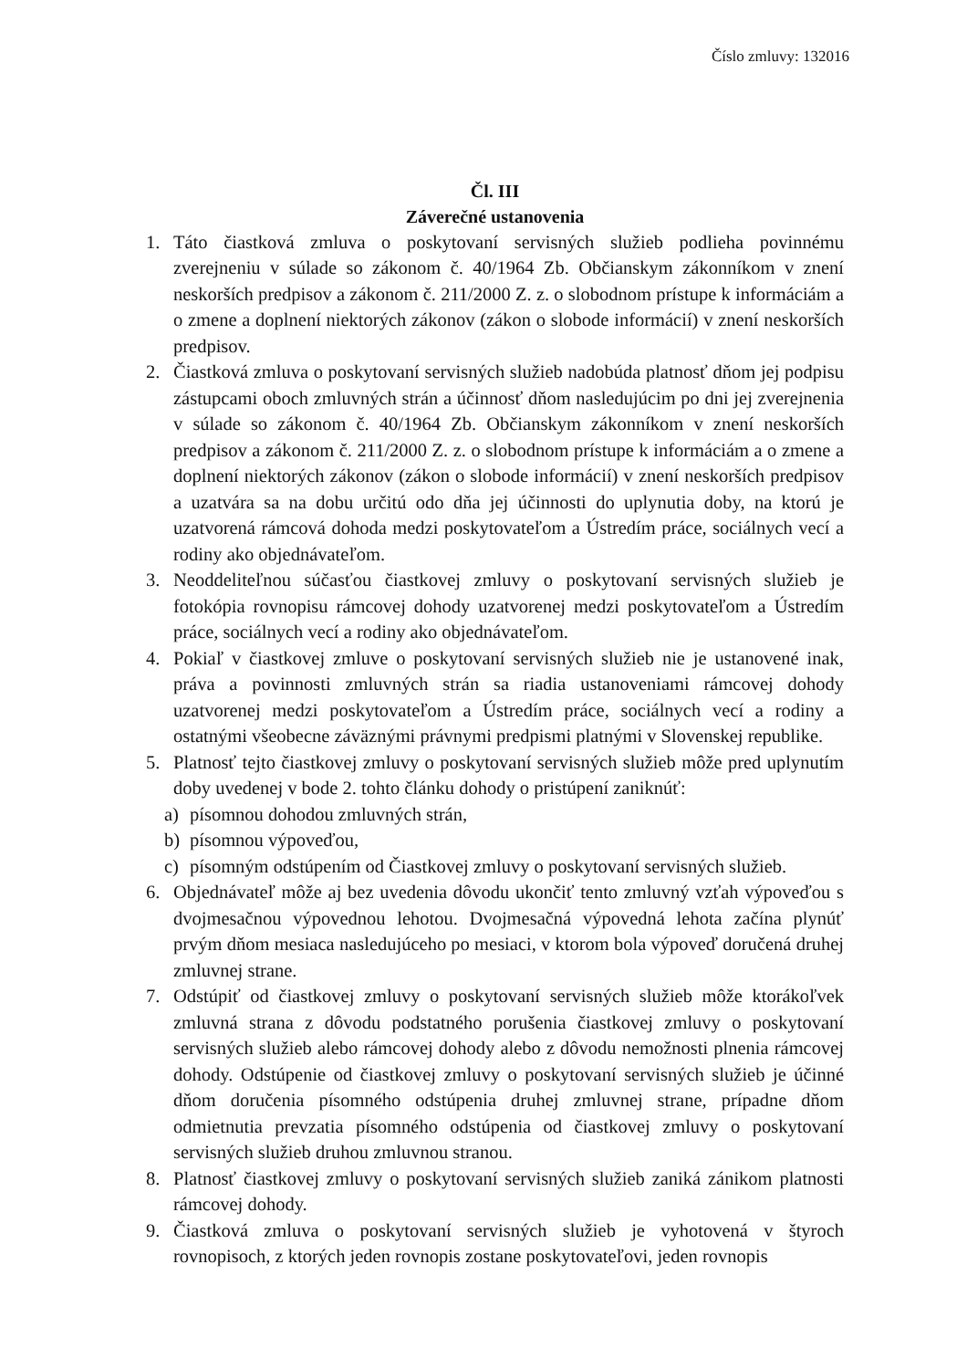Číslo zmluvy: 132016
Čl. III
Záverečné ustanovenia
1. Táto čiastková zmluva o poskytovaní servisných služieb podlieha povinnému zverejneniu v súlade so zákonom č. 40/1964 Zb. Občianskym zákonníkom v znení neskorších predpisov a zákonom č. 211/2000 Z. z. o slobodnom prístupe k informáciám a o zmene a doplnení niektorých zákonov (zákon o slobode informácií) v znení neskorších predpisov.
2. Čiastková zmluva o poskytovaní servisných služieb nadobúda platnosť dňom jej podpisu zástupcami oboch zmluvných strán a účinnosť dňom nasledujúcim po dni jej zverejnenia v súlade so zákonom č. 40/1964 Zb. Občianskym zákonníkom v znení neskorších predpisov a zákonom č. 211/2000 Z. z. o slobodnom prístupe k informáciám a o zmene a doplnení niektorých zákonov (zákon o slobode informácií) v znení neskorších predpisov a uzatvára sa na dobu určitú odo dňa jej účinnosti do uplynutia doby, na ktorú je uzatvorená rámcová dohoda medzi poskytovateľom a Ústredím práce, sociálnych vecí a rodiny ako objednávateľom.
3. Neoddeliteľnou súčasťou čiastkovej zmluvy o poskytovaní servisných služieb je fotokópia rovnopisu rámcovej dohody uzatvorenej medzi poskytovateľom a Ústredím práce, sociálnych vecí a rodiny ako objednávateľom.
4. Pokiaľ v čiastkovej zmluve o poskytovaní servisných služieb nie je ustanovené inak, práva a povinnosti zmluvných strán sa riadia ustanoveniami rámcovej dohody uzatvorenej medzi poskytovateľom a Ústredím práce, sociálnych vecí a rodiny a ostatnými všeobecne záväznými právnymi predpismi platnými v Slovenskej republike.
5. Platnosť tejto čiastkovej zmluvy o poskytovaní servisných služieb môže pred uplynutím doby uvedenej v bode 2. tohto článku dohody o pristúpení zaniknúť:
a) písomnou dohodou zmluvných strán,
b) písomnou výpoveďou,
c) písomným odstúpením od Čiastkovej zmluvy o poskytovaní servisných služieb.
6. Objednávateľ môže aj bez uvedenia dôvodu ukončiť tento zmluvný vzťah výpoveďou s dvojmesačnou výpovednou lehotou. Dvojmesačná výpovedná lehota začína plynúť prvým dňom mesiaca nasledujúceho po mesiaci, v ktorom bola výpoveď doručená druhej zmluvnej strane.
7. Odstúpiť od čiastkovej zmluvy o poskytovaní servisných služieb môže ktorákoľvek zmluvná strana z dôvodu podstatného porušenia čiastkovej zmluvy o poskytovaní servisných služieb alebo rámcovej dohody alebo z dôvodu nemožnosti plnenia rámcovej dohody. Odstúpenie od čiastkovej zmluvy o poskytovaní servisných služieb je účinné dňom doručenia písomného odstúpenia druhej zmluvnej strane, prípadne dňom odmietnutia prevzatia písomného odstúpenia od čiastkovej zmluvy o poskytovaní servisných služieb druhou zmluvnou stranou.
8. Platnosť čiastkovej zmluvy o poskytovaní servisných služieb zaniká zánikom platnosti rámcovej dohody.
9. Čiastková zmluva o poskytovaní servisných služieb je vyhotovená v štyroch rovnopisoch, z ktorých jeden rovnopis zostane poskytovateľovi, jeden rovnopis